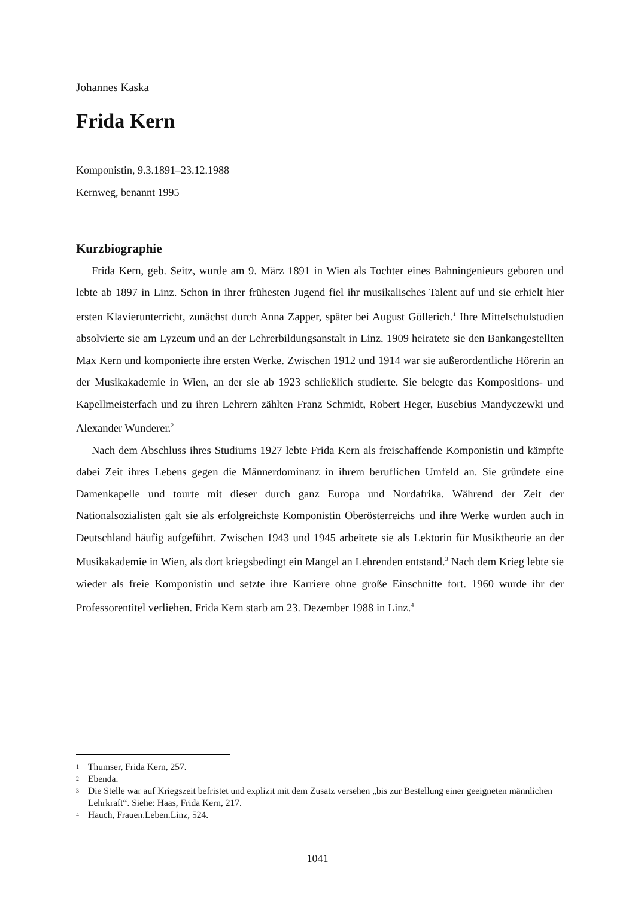Johannes Kaska
Frida Kern
Komponistin, 9.3.1891–23.12.1988
Kernweg, benannt 1995
Kurzbiographie
Frida Kern, geb. Seitz, wurde am 9. März 1891 in Wien als Tochter eines Bahningenieurs geboren und lebte ab 1897 in Linz. Schon in ihrer frühesten Jugend fiel ihr musikalisches Talent auf und sie erhielt hier ersten Klavierunterricht, zunächst durch Anna Zapper, später bei August Göllerich.<sup>1</sup> Ihre Mittelschulstudien absolvierte sie am Lyzeum und an der Lehrerbildungsanstalt in Linz. 1909 heiratete sie den Bankangestellten Max Kern und komponierte ihre ersten Werke. Zwischen 1912 und 1914 war sie außerordentliche Hörerin an der Musikakademie in Wien, an der sie ab 1923 schließlich studierte. Sie belegte das Kompositions- und Kapellmeisterfach und zu ihren Lehrern zählten Franz Schmidt, Robert Heger, Eusebius Mandyczewki und Alexander Wunderer.<sup>2</sup>
Nach dem Abschluss ihres Studiums 1927 lebte Frida Kern als freischaffende Komponistin und kämpfte dabei Zeit ihres Lebens gegen die Männerdominanz in ihrem beruflichen Umfeld an. Sie gründete eine Damenkapelle und tourte mit dieser durch ganz Europa und Nordafrika. Während der Zeit der Nationalsozialisten galt sie als erfolgreichste Komponistin Oberösterreichs und ihre Werke wurden auch in Deutschland häufig aufgeführt. Zwischen 1943 und 1945 arbeitete sie als Lektorin für Musiktheorie an der Musikakademie in Wien, als dort kriegsbedingt ein Mangel an Lehrenden entstand.<sup>3</sup> Nach dem Krieg lebte sie wieder als freie Komponistin und setzte ihre Karriere ohne große Einschnitte fort. 1960 wurde ihr der Professorentitel verliehen. Frida Kern starb am 23. Dezember 1988 in Linz.<sup>4</sup>
1 Thumser, Frida Kern, 257.
2 Ebenda.
3 Die Stelle war auf Kriegszeit befristet und explizit mit dem Zusatz versehen „bis zur Bestellung einer geeigneten männlichen Lehrkraft“. Siehe: Haas, Frida Kern, 217.
4 Hauch, Frauen.Leben.Linz, 524.
1041